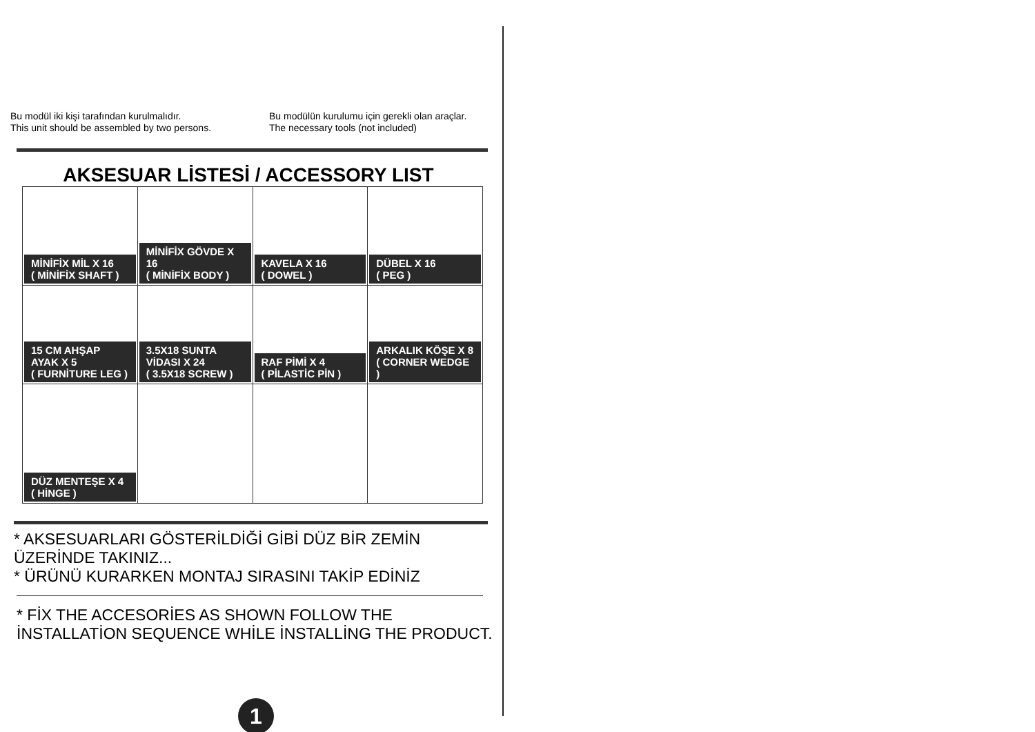Bu modül iki kişi tarafından kurulmalıdır.
This unit should be assembled by two persons.
Bu modülün kurulumu için gerekli olan araçlar.
The necessary tools (not included)
AKSESUAR LİSTESİ / ACCESSORY LIST
| MİNİFİX MİL X 16 ( MİNİFİX SHAFT ) | MİNİFİX GÖVDE X 16 ( MİNİFİX BODY ) | KAVELA X 16 ( DOWEL ) | DÜBEL X 16 ( PEG ) |
| 15 CM AHŞAP AYAK X 5 ( FURNİTURE LEG ) | 3.5X18 SUNTA VİDASI X 24 ( 3.5X18 SCREW ) | RAF PİMİ X 4 ( PİLASTİC PİN ) | ARKALIK KÖŞE X 8 ( CORNER WEDGE ) |
| DÜZ MENTEŞE X 4 ( HİNGE ) | | | |
* AKSESUARLARI GÖSTERİLDİĞİ GİBİ DÜZ BİR ZEMİN ÜZERİNDE TAKINIZ...
* ÜRÜNÜ KURARKEN MONTAJ SIRASINI TAKİP EDİNİZ
* FİX THE ACCESORİES AS SHOWN FOLLOW THE
İNSTALLATİON SEQUENCE WHİLE İNSTALLİNG THE PRODUCT.
1